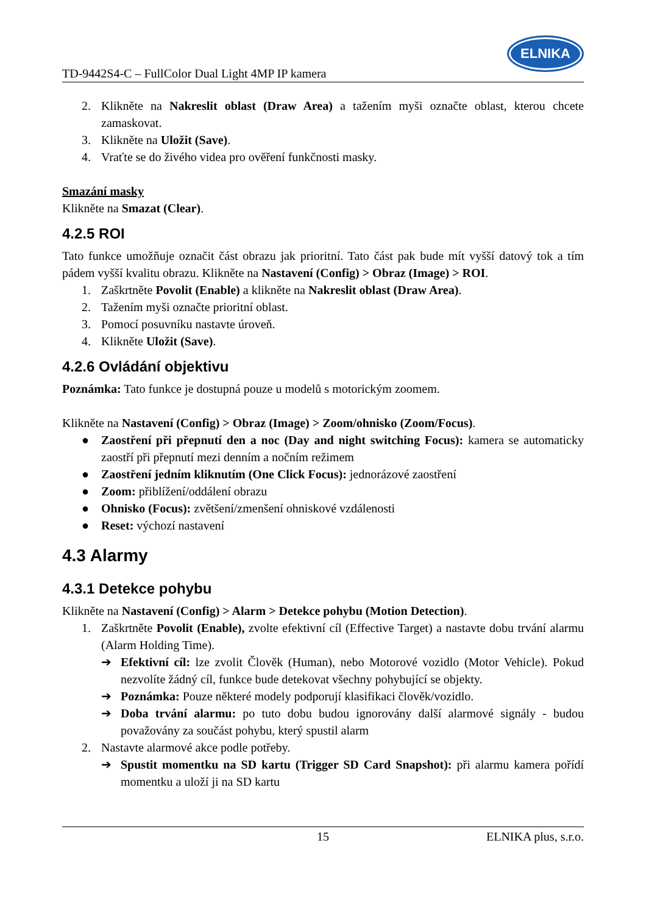TD-9442S4-C – FullColor Dual Light 4MP IP kamera
ELNIKA
2. Klikněte na Nakreslit oblast (Draw Area) a tažením myši označte oblast, kterou chcete zamaskovat.
3. Klikněte na Uložit (Save).
4. Vraťte se do živého videa pro ověření funkčnosti masky.
Smazání masky
Klikněte na Smazat (Clear).
4.2.5 ROI
Tato funkce umožňuje označit část obrazu jak prioritní. Tato část pak bude mít vyšší datový tok a tím pádem vyšší kvalitu obrazu. Klikněte na Nastavení (Config) > Obraz (Image) > ROI.
1. Zaškrtněte Povolit (Enable) a klikněte na Nakreslit oblast (Draw Area).
2. Tažením myši označte prioritní oblast.
3. Pomocí posuvníku nastavte úroveň.
4. Klikněte Uložit (Save).
4.2.6 Ovládání objektivu
Poznámka: Tato funkce je dostupná pouze u modelů s motorickým zoomem.
Klikněte na Nastavení (Config) > Obraz (Image) > Zoom/ohnisko (Zoom/Focus).
● Zaostření při přepnutí den a noc (Day and night switching Focus): kamera se automaticky zaostří při přepnutí mezi denním a nočním režimem
● Zaostření jedním kliknutím (One Click Focus): jednorázové zaostření
● Zoom: přiblížení/oddálení obrazu
● Ohnisko (Focus): zvětšení/zmenšení ohniskové vzdálenosti
● Reset: výchozí nastavení
4.3 Alarmy
4.3.1 Detekce pohybu
Klikněte na Nastavení (Config) > Alarm > Detekce pohybu (Motion Detection).
1. Zaškrtněte Povolit (Enable), zvolte efektivní cíl (Effective Target) a nastavte dobu trvání alarmu (Alarm Holding Time).
➔ Efektivní cíl: lze zvolit Člověk (Human), nebo Motorové vozidlo (Motor Vehicle). Pokud nezvolíte žádný cíl, funkce bude detekovat všechny pohybující se objekty.
➔ Poznámka: Pouze některé modely podporují klasifikaci člověk/vozidlo.
➔ Doba trvání alarmu: po tuto dobu budou ignorovány další alarmové signály - budou považovány za součást pohybu, který spustil alarm
2. Nastavte alarmové akce podle potřeby.
➔ Spustit momentku na SD kartu (Trigger SD Card Snapshot): při alarmu kamera pořídí momentku a uloží ji na SD kartu
15 ELNIKA plus, s.r.o.